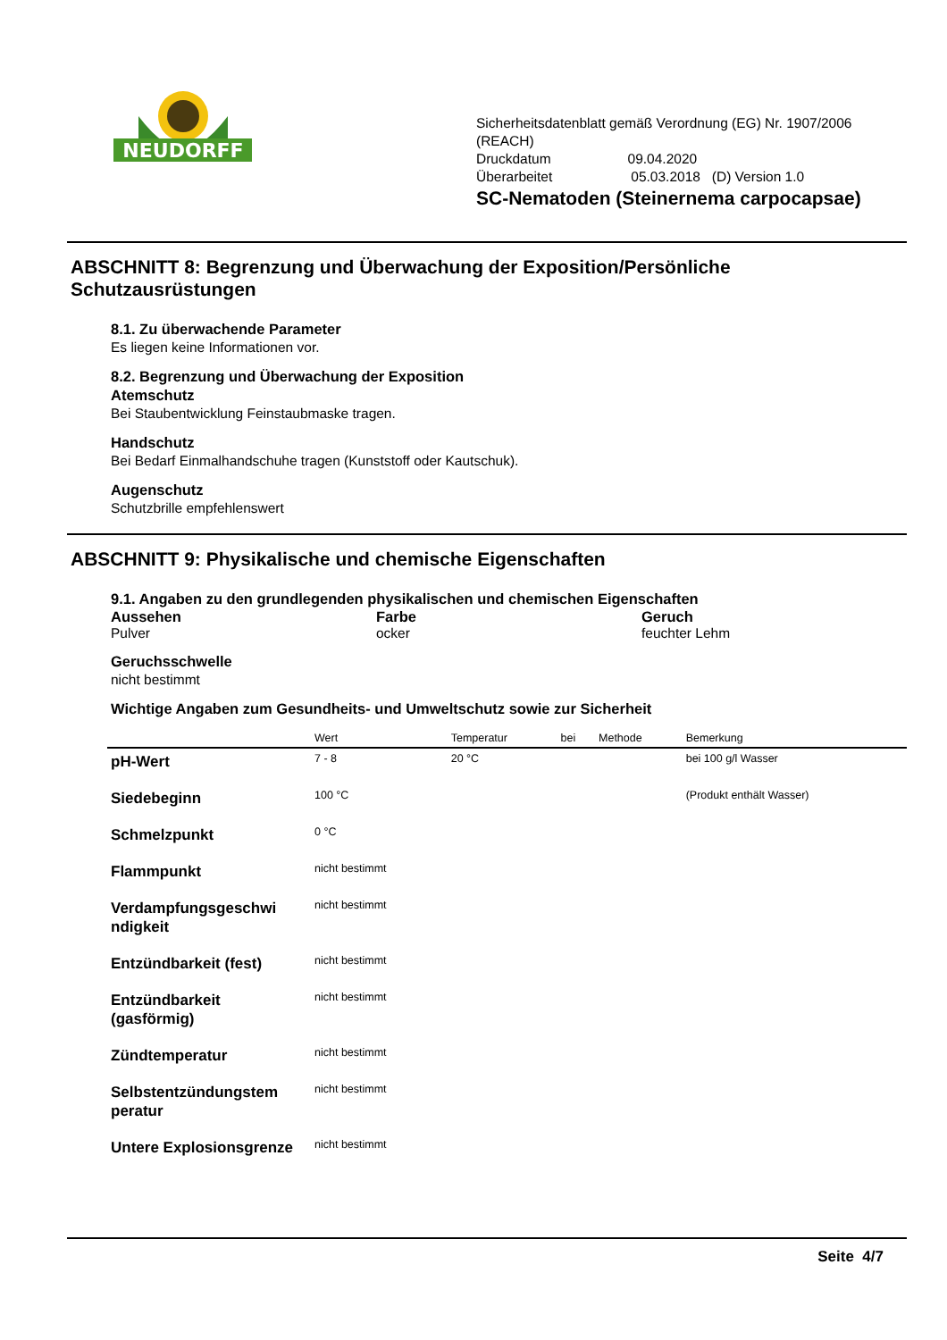NEUDORFF
Sicherheitsdatenblatt gemäß Verordnung (EG) Nr. 1907/2006
(REACH)
Druckdatum 09.04.2020
Überarbeitet 05.03.2018 (D) Version 1.0
SC-Nematoden (Steinernema carpocapsae)
ABSCHNITT 8: Begrenzung und Überwachung der Exposition/Persönliche Schutzausrüstungen
8.1. Zu überwachende Parameter
Es liegen keine Informationen vor.
8.2. Begrenzung und Überwachung der Exposition
Atemschutz
Bei Staubentwicklung Feinstaubmaske tragen.
Handschutz
Bei Bedarf Einmalhandschuhe tragen (Kunststoff oder Kautschuk).
Augenschutz
Schutzbrille empfehlenswert
ABSCHNITT 9: Physikalische und chemische Eigenschaften
9.1. Angaben zu den grundlegenden physikalischen und chemischen Eigenschaften
Aussehen
Pulver
Farbe
ocker
Geruch
feuchter Lehm
Geruchsschwelle
nicht bestimmt
Wichtige Angaben zum Gesundheits- und Umweltschutz sowie zur Sicherheit
| | Wert | Temperatur | bei | Methode | Bemerkung |
| --- | --- | --- | --- | --- | --- |
| pH-Wert | 7 - 8 | 20 °C | | | bei 100 g/l Wasser |
| Siedebeginn | 100 °C | | | | (Produkt enthält Wasser) |
| Schmelzpunkt | 0 °C | | | | |
| Flammpunkt | nicht bestimmt | | | | |
| Verdampfungsgeschwi ndigkeit | nicht bestimmt | | | | |
| Entzündbarkeit (fest) | nicht bestimmt | | | | |
| Entzündbarkeit (gasförmig) | nicht bestimmt | | | | |
| Zündtemperatur | nicht bestimmt | | | | |
| Selbstentzündungstem peratur | nicht bestimmt | | | | |
| Untere Explosionsgrenze | nicht bestimmt | | | | |
Seite 4/7